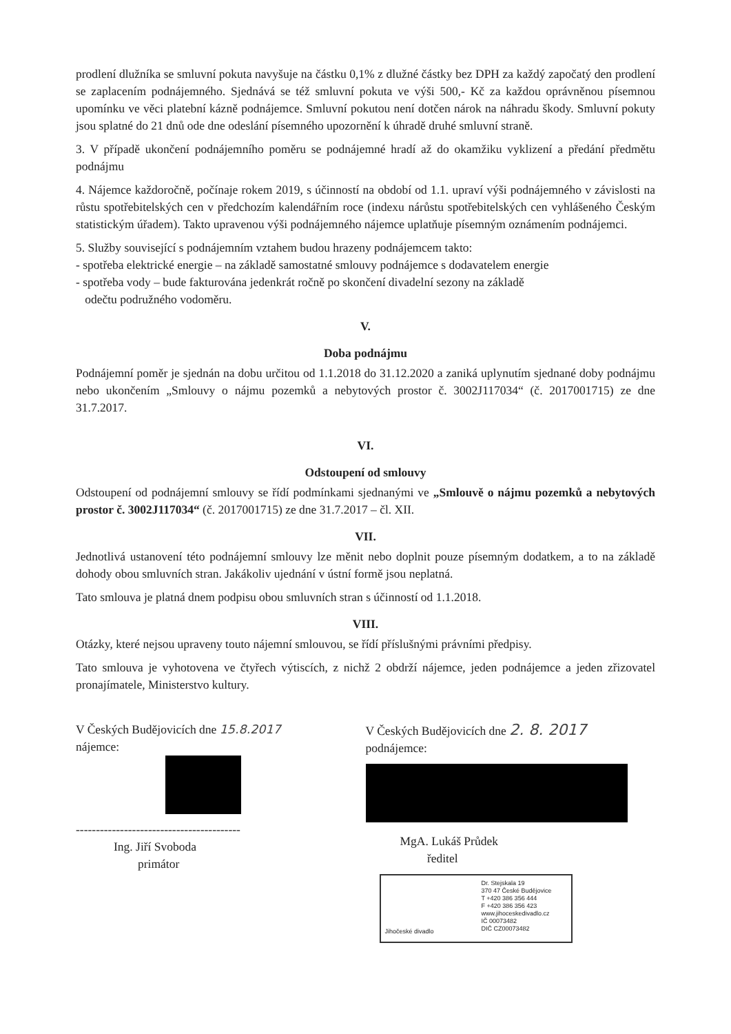prodlení dlužníka se smluvní pokuta navyšuje na částku 0,1% z dlužné částky bez DPH za každý započatý den prodlení se zaplacením podnájemného. Sjednává se též smluvní pokuta ve výši 500,- Kč za každou oprávněnou písemnou upomínku ve věci platební kázně podnájemce. Smluvní pokutou není dotčen nárok na náhradu škody. Smluvní pokuty jsou splatné do 21 dnů ode dne odeslání písemného upozornění k úhradě druhé smluvní straně.
3. V případě ukončení podnájemního poměru se podnájemné hradí až do okamžiku vyklizení a předání předmětu podnájmu
4. Nájemce každoročně, počínaje rokem 2019, s účinností na období od 1.1. upraví výši podnájemného v závislosti na růstu spotřebitelských cen v předchozím kalendářním roce (indexu nárůstu spotřebitelských cen vyhlášeného Českým statistickým úřadem). Takto upravenou výši podnájemného nájemce uplatňuje písemným oznámením podnájemci.
5. Služby související s podnájemním vztahem budou hrazeny podnájemcem takto:
- spotřeba elektrické energie – na základě samostatné smlouvy podnájemce s dodavatelem energie
- spotřeba vody – bude fakturována jedenkrát ročně po skončení divadelní sezony na základě
odečtu podružného vodoměru.
V.
Doba podnájmu
Podnájemní poměr je sjednán na dobu určitou od 1.1.2018 do 31.12.2020 a zaniká uplynutím sjednané doby podnájmu nebo ukončením „Smlouvy o nájmu pozemků a nebytových prostor č. 3002J117034“ (č. 2017001715) ze dne 31.7.2017.
VI.
Odstoupení od smlouvy
Odstoupení od podnájemní smlouvy se řídí podmínkami sjednanými ve „Smlouvě o nájmu pozemků a nebytových prostor č. 3002J117034“ (č. 2017001715) ze dne 31.7.2017 – čl. XII.
VII.
Jednotlivá ustanovení této podnájemní smlouvy lze měnit nebo doplnit pouze písemným dodatkem, a to na základě dohody obou smluvních stran. Jakákoliv ujednání v ústní formě jsou neplatná.
Tato smlouva je platná dnem podpisu obou smluvních stran s účinností od 1.1.2018.
VIII.
Otázky, které nejsou upraveny touto nájemní smlouvou, se řídí příslušnými právními předpisy.
Tato smlouva je vyhotovena ve čtyřech výtiscích, z nichž 2 obdrží nájemce, jeden podnájemce a jeden zřizovatel pronajímatele, Ministerstvo kultury.
V Českých Budějovicích dne 15.8.2017
nájemce:
-----------------------------------------
Ing. Jiří Svoboda
primátor
V Českých Budějovicích dne 2. 8. 2017
podnájemce:
MgA. Lukáš Průdek
ředitel
Jihočeské divadlo
Dr. Stejskala 19
370 47 České Budějovice
T +420 386 356 444
F +420 386 356 423
www.jihoceskedivadlo.cz
IČ 00073482
DIČ CZ00073482